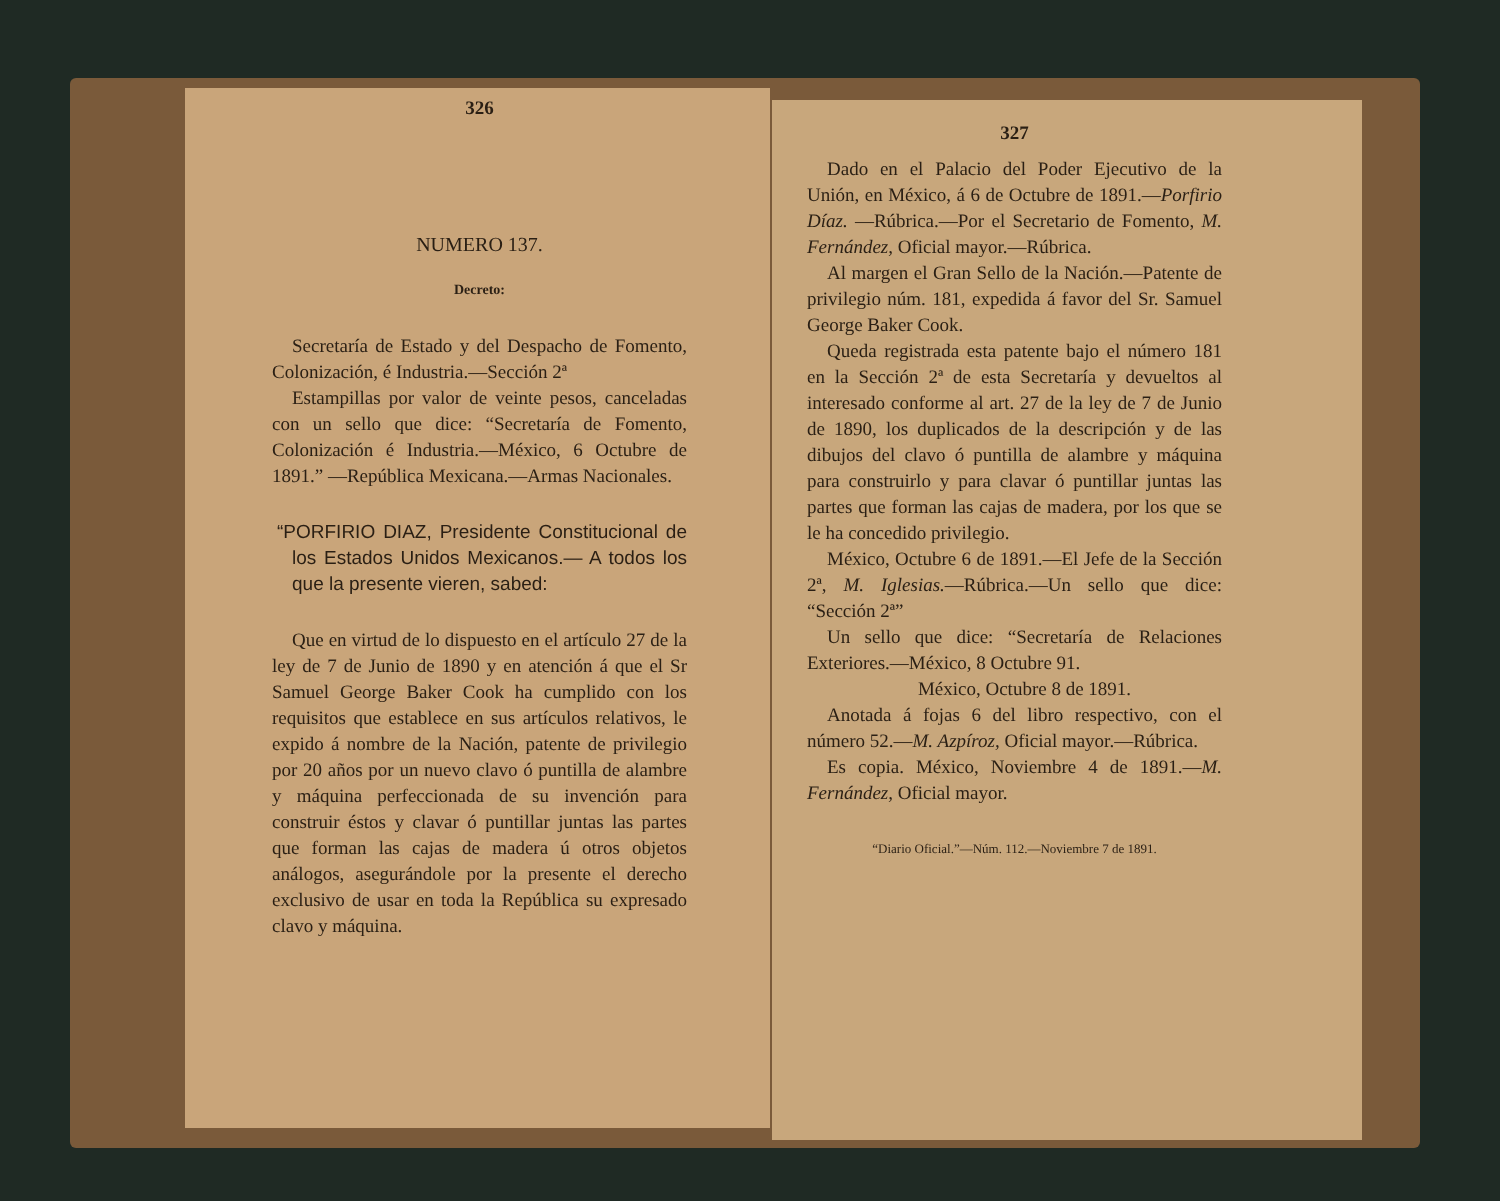326
NUMERO 137.
Decreto:
Secretaría de Estado y del Despacho de Fomento, Colonización, é Industria.—Sección 2ª
Estampillas por valor de veinte pesos, canceladas con un sello que dice: “Secretaría de Fomento, Colonización é Industria.—México, 6 Octubre de 1891.” —República Mexicana.—Armas Nacionales.
“PORFIRIO DIAZ, Presidente Constitucional de los Estados Unidos Mexicanos.— A todos los que la presente vieren, sabed:
Que en virtud de lo dispuesto en el artículo 27 de la ley de 7 de Junio de 1890 y en atención á que el Sr Samuel George Baker Cook ha cumplido con los requisitos que establece en sus artículos relativos, le expido á nombre de la Nación, patente de privilegio por 20 años por un nuevo clavo ó puntilla de alambre y máquina perfeccionada de su invención para construir éstos y clavar ó puntillar juntas las partes que forman las cajas de madera ú otros objetos análogos, asegurándole por la presente el derecho exclusivo de usar en toda la República su expresado clavo y máquina.
327
Dado en el Palacio del Poder Ejecutivo de la Unión, en México, á 6 de Octubre de 1891.—Porfirio Díaz. —Rúbrica.—Por el Secretario de Fomento, M. Fernández, Oficial mayor.—Rúbrica.
Al margen el Gran Sello de la Nación.—Patente de privilegio núm. 181, expedida á favor del Sr. Samuel George Baker Cook.
Queda registrada esta patente bajo el número 181 en la Sección 2ª de esta Secretaría y devueltos al interesado conforme al art. 27 de la ley de 7 de Junio de 1890, los duplicados de la descripción y de las dibujos del clavo ó puntilla de alambre y máquina para construirlo y para clavar ó puntillar juntas las partes que forman las cajas de madera, por los que se le ha concedido privilegio.
México, Octubre 6 de 1891.—El Jefe de la Sección 2ª, M. Iglesias.—Rúbrica.—Un sello que dice: “Sección 2ª”
Un sello que dice: “Secretaría de Relaciones Exteriores.—México, 8 Octubre 91.
México, Octubre 8 de 1891.
Anotada á fojas 6 del libro respectivo, con el número 52.—M. Azpíroz, Oficial mayor.—Rúbrica.
Es copia. México, Noviembre 4 de 1891.—M. Fernández, Oficial mayor.
“Diario Oficial.”—Núm. 112.—Noviembre 7 de 1891.